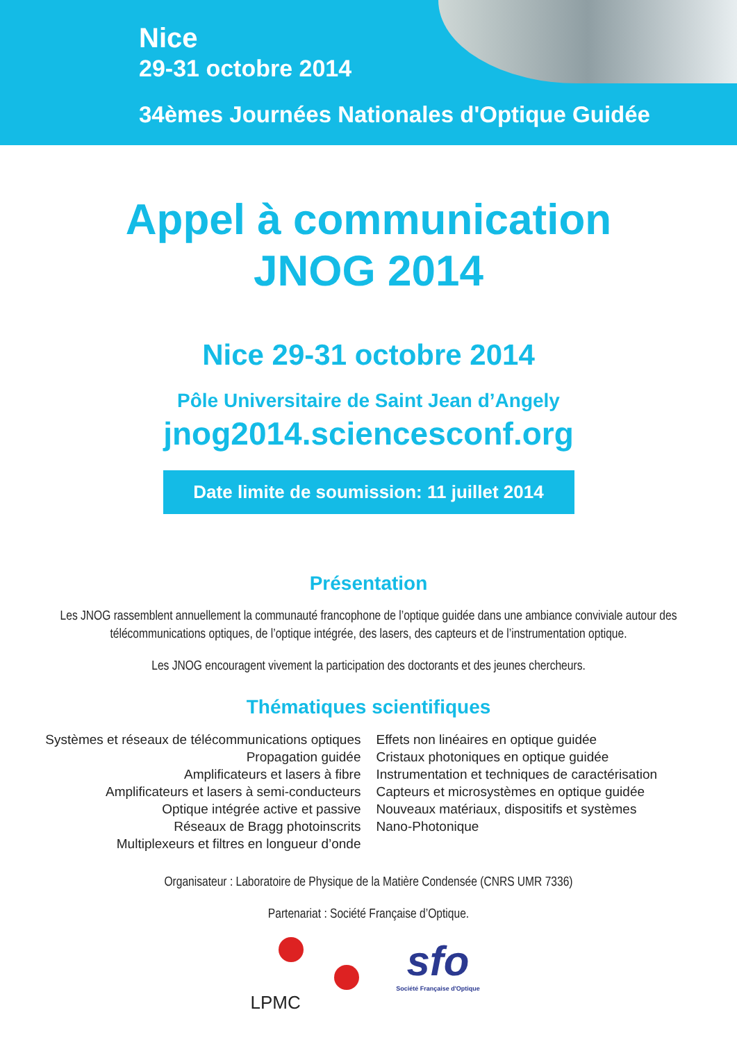Nice
29-31 octobre 2014
34èmes Journées Nationales d'Optique Guidée
Appel à communication
JNOG 2014
Nice 29-31 octobre 2014
Pôle Universitaire de Saint Jean d’Angely
jnog2014.sciencesconf.org
Date limite de soumission: 11 juillet 2014
Présentation
Les JNOG rassemblent annuellement la communauté francophone de l’optique guidée dans une ambiance conviviale autour des télécommunications optiques, de l’optique intégrée, des lasers, des capteurs et de l’instrumentation optique.
Les JNOG encouragent vivement la participation des doctorants et des jeunes chercheurs.
Thématiques scientifiques
Systèmes et réseaux de télécommunications optiques
Propagation guidée
Amplificateurs et lasers à fibre
Amplificateurs et lasers à semi-conducteurs
Optique intégrée active et passive
Réseaux de Bragg photoinscrits
Multiplexeurs et filtres en longueur d’onde
Effets non linéaires en optique guidée
Cristaux photoniques en optique guidée
Instrumentation et techniques de caractérisation
Capteurs et microsystèmes en optique guidée
Nouveaux matériaux, dispositifs et systèmes
Nano-Photonique
Organisateur : Laboratoire de Physique de la Matière Condensée (CNRS UMR 7336)
Partenariat : Société Française d’Optique.
LPMC
sfo
Société Française d'Optique